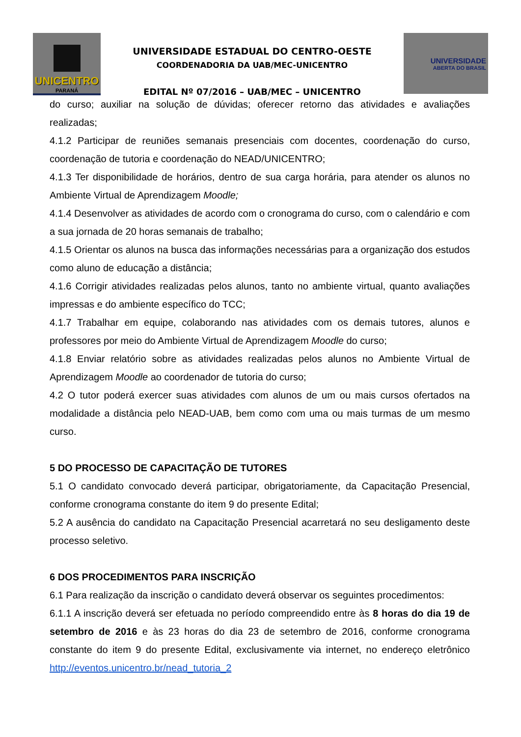UNICENTRO
PARANÁ
UNIVERSIDADE ESTADUAL DO CENTRO-OESTE
COORDENADORIA DA UAB/MEC-UNICENTRO
EDITAL Nº 07/2016 – UAB/MEC – UNICENTRO
UNIVERSIDADE
ABERTA DO BRASIL
do curso; auxiliar na solução de dúvidas; oferecer retorno das atividades e avaliações realizadas;
4.1.2 Participar de reuniões semanais presenciais com docentes, coordenação do curso, coordenação de tutoria e coordenação do NEAD/UNICENTRO;
4.1.3 Ter disponibilidade de horários, dentro de sua carga horária, para atender os alunos no Ambiente Virtual de Aprendizagem Moodle;
4.1.4 Desenvolver as atividades de acordo com o cronograma do curso, com o calendário e com a sua jornada de 20 horas semanais de trabalho;
4.1.5 Orientar os alunos na busca das informações necessárias para a organização dos estudos como aluno de educação a distância;
4.1.6 Corrigir atividades realizadas pelos alunos, tanto no ambiente virtual, quanto avaliações impressas e do ambiente específico do TCC;
4.1.7 Trabalhar em equipe, colaborando nas atividades com os demais tutores, alunos e professores por meio do Ambiente Virtual de Aprendizagem Moodle do curso;
4.1.8 Enviar relatório sobre as atividades realizadas pelos alunos no Ambiente Virtual de Aprendizagem Moodle ao coordenador de tutoria do curso;
4.2 O tutor poderá exercer suas atividades com alunos de um ou mais cursos ofertados na modalidade a distância pelo NEAD-UAB, bem como com uma ou mais turmas de um mesmo curso.
5 DO PROCESSO DE CAPACITAÇÃO DE TUTORES
5.1 O candidato convocado deverá participar, obrigatoriamente, da Capacitação Presencial, conforme cronograma constante do item 9 do presente Edital;
5.2 A ausência do candidato na Capacitação Presencial acarretará no seu desligamento deste processo seletivo.
6 DOS PROCEDIMENTOS PARA INSCRIÇÃO
6.1 Para realização da inscrição o candidato deverá observar os seguintes procedimentos:
6.1.1 A inscrição deverá ser efetuada no período compreendido entre às 8 horas do dia 19 de setembro de 2016 e às 23 horas do dia 23 de setembro de 2016, conforme cronograma constante do item 9 do presente Edital, exclusivamente via internet, no endereço eletrônico http://eventos.unicentro.br/nead_tutoria_2